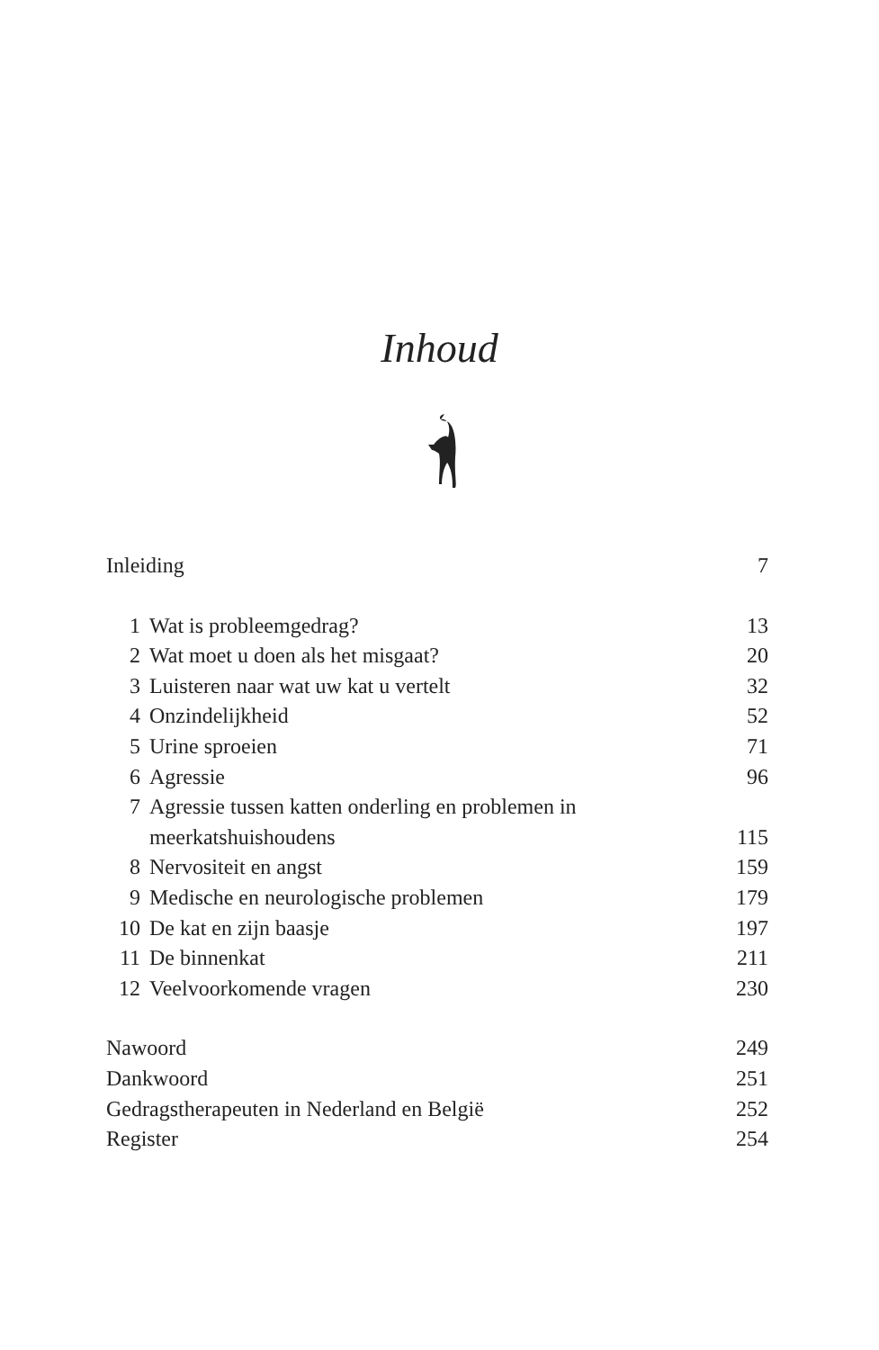Inhoud
Inleiding 7
1 Wat is probleemgedrag? 13
2 Wat moet u doen als het misgaat? 20
3 Luisteren naar wat uw kat u vertelt 32
4 Onzindelijkheid 52
5 Urine sproeien 71
6 Agressie 96
7 Agressie tussen katten onderling en problemen in
meerkatshuishoudens
115
8 Nervositeit en angst 159
9 Medische en neurologische problemen 179
10 De kat en zijn baasje 197
11 De binnenkat 211
12 Veelvoorkomende vragen 230
Nawoord 249
Dankwoord 251
Gedragstherapeuten in Nederland en België 252
Register 254